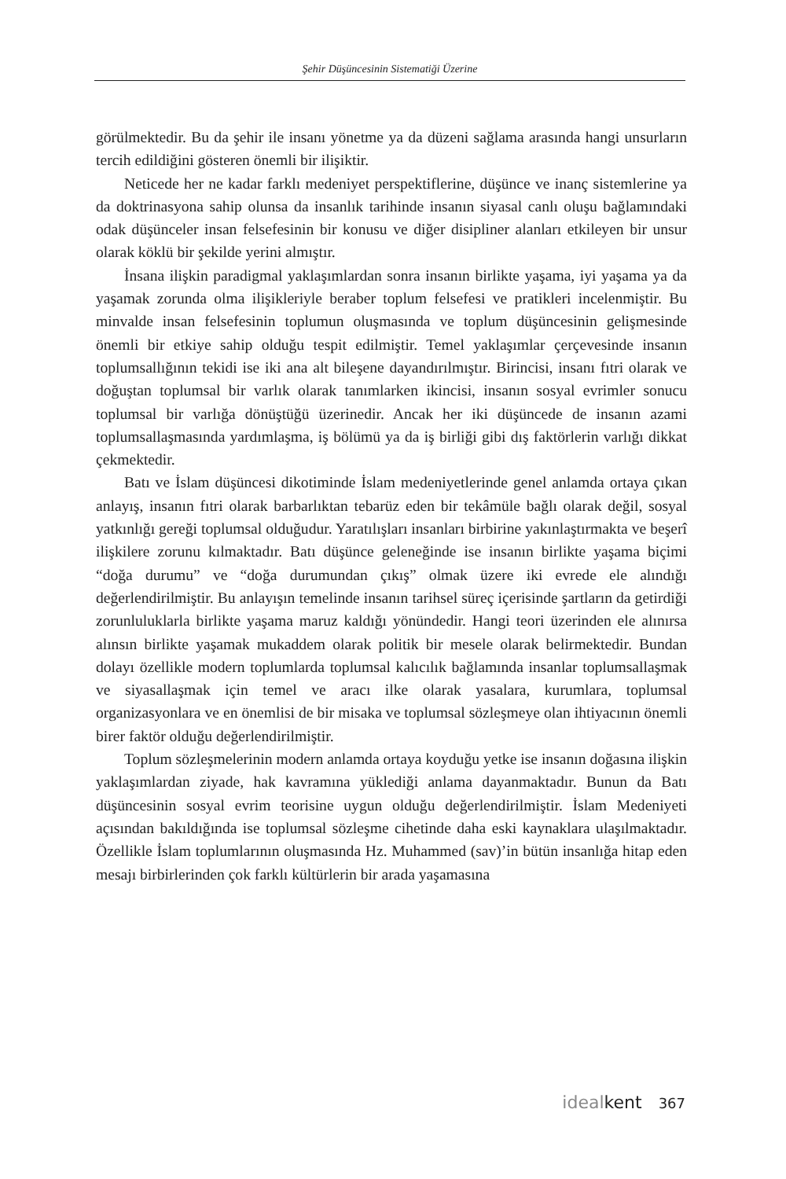Şehir Düşüncesinin Sistematiği Üzerine
görülmektedir. Bu da şehir ile insanı yönetme ya da düzeni sağlama arasında hangi unsurların tercih edildiğini gösteren önemli bir ilişiktir.
Neticede her ne kadar farklı medeniyet perspektiflerine, düşünce ve inanç sistemlerine ya da doktrinasyona sahip olunsa da insanlık tarihinde insanın siyasal canlı oluşu bağlamındaki odak düşünceler insan felsefesinin bir konusu ve diğer disipliner alanları etkileyen bir unsur olarak köklü bir şekilde yerini almıştır.
İnsana ilişkin paradigmal yaklaşımlardan sonra insanın birlikte yaşama, iyi yaşama ya da yaşamak zorunda olma ilişikleriyle beraber toplum felsefesi ve pratikleri incelenmiştir. Bu minvalde insan felsefesinin toplumun oluşmasında ve toplum düşüncesinin gelişmesinde önemli bir etkiye sahip olduğu tespit edilmiştir. Temel yaklaşımlar çerçevesinde insanın toplumsallığının tekidi ise iki ana alt bileşene dayandırılmıştır. Birincisi, insanı fıtri olarak ve doğuştan toplumsal bir varlık olarak tanımlarken ikincisi, insanın sosyal evrimler sonucu toplumsal bir varlığa dönüştüğü üzerinedir. Ancak her iki düşüncede de insanın azami toplumsallaşmasında yardımlaşma, iş bölümü ya da iş birliği gibi dış faktörlerin varlığı dikkat çekmektedir.
Batı ve İslam düşüncesi dikotiminde İslam medeniyetlerinde genel anlamda ortaya çıkan anlayış, insanın fıtri olarak barbarlıktan tebarüz eden bir tekâmüle bağlı olarak değil, sosyal yatkınlığı gereği toplumsal olduğudur. Yaratılışları insanları birbirine yakınlaştırmakta ve beşerî ilişkilere zorunu kılmaktadır. Batı düşünce geleneğinde ise insanın birlikte yaşama biçimi “doğa durumu” ve “doğa durumundan çıkış” olmak üzere iki evrede ele alındığı değerlendirilmiştir. Bu anlayışın temelinde insanın tarihsel süreç içerisinde şartların da getirdiği zorunluluklarla birlikte yaşama maruz kaldığı yönündedir. Hangi teori üzerinden ele alınırsa alınsın birlikte yaşamak mukaddem olarak politik bir mesele olarak belirmektedir. Bundan dolayı özellikle modern toplumlarda toplumsal kalıcılık bağlamında insanlar toplumsallaşmak ve siyasallaşmak için temel ve aracı ilke olarak yasalara, kurumlara, toplumsal organizasyonlara ve en önemlisi de bir misaka ve toplumsal sözleşmeye olan ihtiyacının önemli birer faktör olduğu değerlendirilmiştir.
Toplum sözleşmelerinin modern anlamda ortaya koyduğu yetke ise insanın doğasına ilişkin yaklaşımlardan ziyade, hak kavramına yüklediği anlama dayanmaktadır. Bunun da Batı düşüncesinin sosyal evrim teorisine uygun olduğu değerlendirilmiştir. İslam Medeniyeti açısından bakıldığında ise toplumsal sözleşme cihetinde daha eski kaynaklara ulaşılmaktadır. Özellikle İslam toplumlarının oluşmasında Hz. Muhammed (sav)’in bütün insanlığa hitap eden mesajı birbirlerinden çok farklı kültürlerin bir arada yaşamasına
idealkent 367